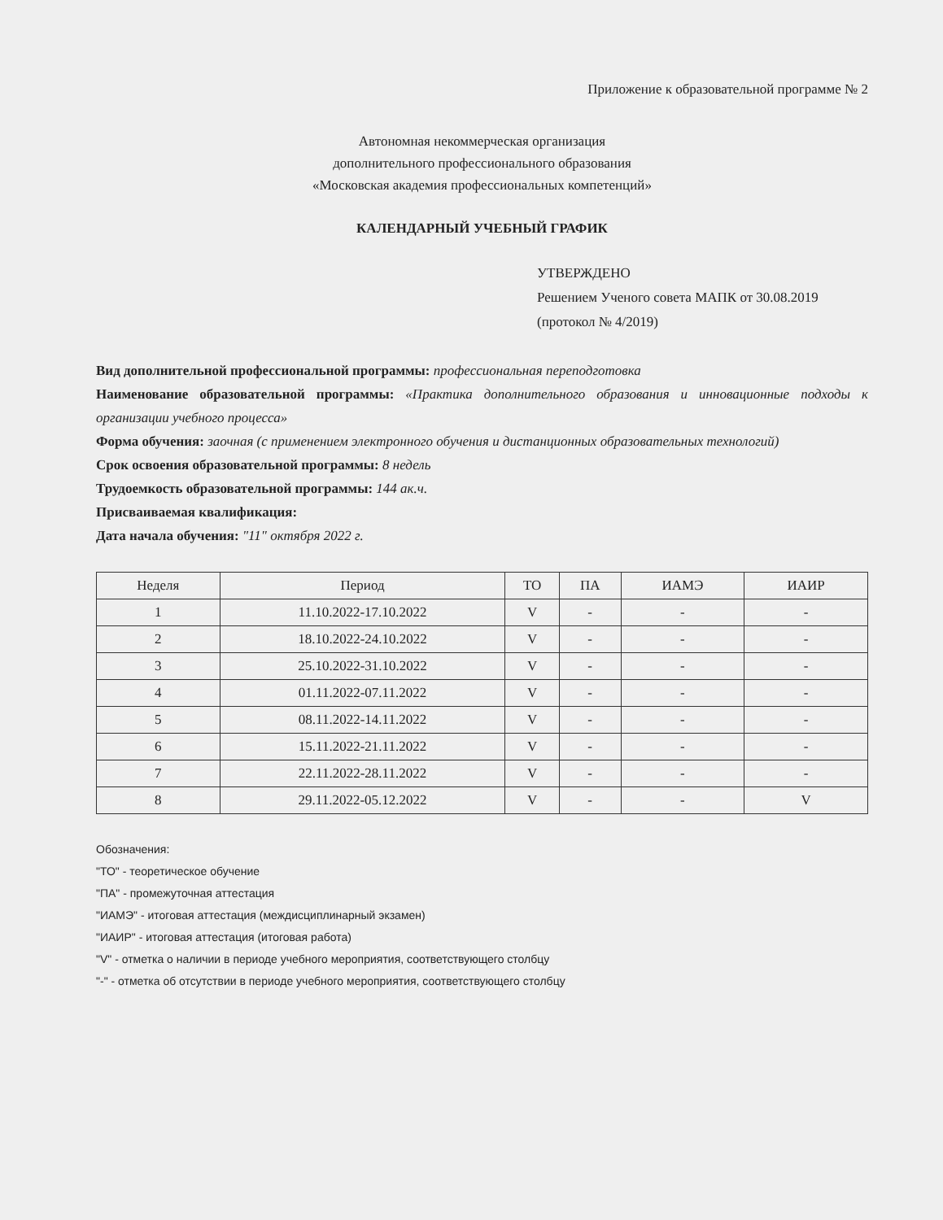Приложение к образовательной программе № 2
Автономная некоммерческая организация
дополнительного профессионального образования
«Московская академия профессиональных компетенций»
КАЛЕНДАРНЫЙ УЧЕБНЫЙ ГРАФИК
УТВЕРЖДЕНО
Решением Ученого совета МАПК от 30.08.2019
(протокол № 4/2019)
Вид дополнительной профессиональной программы: профессиональная переподготовка
Наименование образовательной программы: «Практика дополнительного образования и инновационные подходы к организации учебного процесса»
Форма обучения: заочная (с применением электронного обучения и дистанционных образовательных технологий)
Срок освоения образовательной программы: 8 недель
Трудоемкость образовательной программы: 144 ак.ч.
Присваиваемая квалификация:
Дата начала обучения: "11" октября 2022 г.
| Неделя | Период | ТО | ПА | ИАМЭ | ИАИР |
| --- | --- | --- | --- | --- | --- |
| 1 | 11.10.2022-17.10.2022 | V | - | - | - |
| 2 | 18.10.2022-24.10.2022 | V | - | - | - |
| 3 | 25.10.2022-31.10.2022 | V | - | - | - |
| 4 | 01.11.2022-07.11.2022 | V | - | - | - |
| 5 | 08.11.2022-14.11.2022 | V | - | - | - |
| 6 | 15.11.2022-21.11.2022 | V | - | - | - |
| 7 | 22.11.2022-28.11.2022 | V | - | - | - |
| 8 | 29.11.2022-05.12.2022 | V | - | - | V |
Обозначения:
"ТО" - теоретическое обучение
"ПА" - промежуточная аттестация
"ИАМЭ" - итоговая аттестация (междисциплинарный экзамен)
"ИАИР" - итоговая аттестация (итоговая работа)
"V" - отметка о наличии в периоде учебного мероприятия, соответствующего столбцу
"-" - отметка об отсутствии в периоде учебного мероприятия, соответствующего столбцу